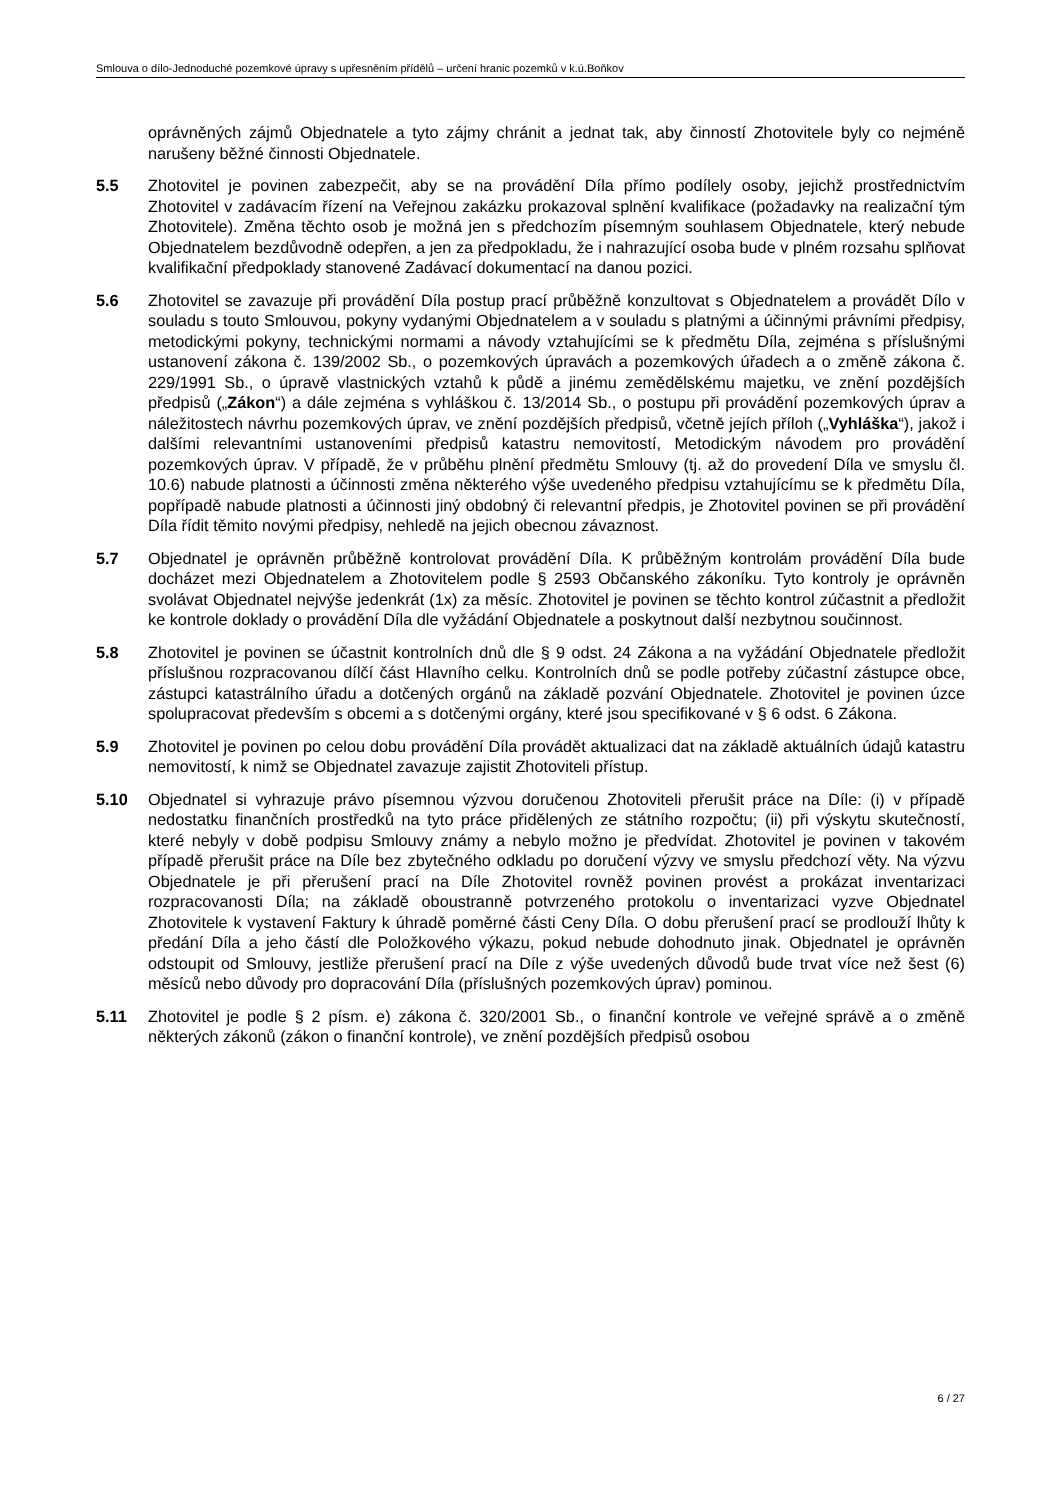Smlouva o dílo-Jednoduché pozemkové úpravy s upřesněním přídělů – určení hranic pozemků v k.ú.Boňkov
oprávněných zájmů Objednatele a tyto zájmy chránit a jednat tak, aby činností Zhotovitele byly co nejméně narušeny běžné činnosti Objednatele.
5.5 Zhotovitel je povinen zabezpečit, aby se na provádění Díla přímo podílely osoby, jejichž prostřednictvím Zhotovitel v zadávacím řízení na Veřejnou zakázku prokazoval splnění kvalifikace (požadavky na realizační tým Zhotovitele). Změna těchto osob je možná jen s předchozím písemným souhlasem Objednatele, který nebude Objednatelem bezdůvodně odepřen, a jen za předpokladu, že i nahrazující osoba bude v plném rozsahu splňovat kvalifikační předpoklady stanovené Zadávací dokumentací na danou pozici.
5.6 Zhotovitel se zavazuje při provádění Díla postup prací průběžně konzultovat s Objednatelem a provádět Dílo v souladu s touto Smlouvou, pokyny vydanými Objednatelem a v souladu s platnými a účinnými právními předpisy, metodickými pokyny, technickými normami a návody vztahujícími se k předmětu Díla, zejména s příslušnými ustanovení zákona č. 139/2002 Sb., o pozemkových úpravách a pozemkových úřadech a o změně zákona č. 229/1991 Sb., o úpravě vlastnických vztahů k půdě a jinému zemědělskému majetku, ve znění pozdějších předpisů („Zákon“) a dále zejména s vyhláškou č. 13/2014 Sb., o postupu při provádění pozemkových úprav a náležitostech návrhu pozemkových úprav, ve znění pozdějších předpisů, včetně jejích příloh („Vyhláška“), jakož i dalšími relevantními ustanoveními předpisů katastru nemovitostí, Metodickým návodem pro provádění pozemkových úprav. V případě, že v průběhu plnění předmětu Smlouvy (tj. až do provedení Díla ve smyslu čl. 10.6) nabude platnosti a účinnosti změna některého výše uvedeného předpisu vztahujícímu se k předmětu Díla, popřípadě nabude platnosti a účinnosti jiný obdobný či relevantní předpis, je Zhotovitel povinen se při provádění Díla řídit těmito novými předpisy, nehledě na jejich obecnou závaznost.
5.7 Objednatel je oprávněn průběžně kontrolovat provádění Díla. K průběžným kontrolám provádění Díla bude docházet mezi Objednatelem a Zhotovitelem podle § 2593 Občanského zákoníku. Tyto kontroly je oprávněn svolávat Objednatel nejvýše jedenkrát (1x) za měsíc. Zhotovitel je povinen se těchto kontrol zúčastnit a předložit ke kontrole doklady o provádění Díla dle vyžádání Objednatele a poskytnout další nezbytnou součinnost.
5.8 Zhotovitel je povinen se účastnit kontrolních dnů dle § 9 odst. 24 Zákona a na vyžádání Objednatele předložit příslušnou rozpracovanou dílčí část Hlavního celku. Kontrolních dnů se podle potřeby zúčastní zástupce obce, zástupci katastrálního úřadu a dotčených orgánů na základě pozvání Objednatele. Zhotovitel je povinen úzce spolupracovat především s obcemi a s dotčenými orgány, které jsou specifikované v § 6 odst. 6 Zákona.
5.9 Zhotovitel je povinen po celou dobu provádění Díla provádět aktualizaci dat na základě aktuálních údajů katastru nemovitostí, k nimž se Objednatel zavazuje zajistit Zhotoviteli přístup.
5.10 Objednatel si vyhrazuje právo písemnou výzvou doručenou Zhotoviteli přerušit práce na Díle: (i) v případě nedostatku finančních prostředků na tyto práce přidělených ze státního rozpočtu; (ii) při výskytu skutečností, které nebyly v době podpisu Smlouvy známy a nebylo možno je předvídat. Zhotovitel je povinen v takovém případě přerušit práce na Díle bez zbytečného odkladu po doručení výzvy ve smyslu předchozí věty. Na výzvu Objednatele je při přerušení prací na Díle Zhotovitel rovněž povinen provést a prokázat inventarizaci rozpracovanosti Díla; na základě oboustranně potvrzeného protokolu o inventarizaci vyzve Objednatel Zhotovitele k vystavení Faktury k úhradě poměrné části Ceny Díla. O dobu přerušení prací se prodlouží lhůty k předání Díla a jeho částí dle Položkového výkazu, pokud nebude dohodnuto jinak. Objednatel je oprávněn odstoupit od Smlouvy, jestliže přerušení prací na Díle z výše uvedených důvodů bude trvat více než šest (6) měsíců nebo důvody pro dopracování Díla (příslušných pozemkových úprav) pominou.
5.11 Zhotovitel je podle § 2 písm. e) zákona č. 320/2001 Sb., o finanční kontrole ve veřejné správě a o změně některých zákonů (zákon o finanční kontrole), ve znění pozdějších předpisů osobou
6 / 27